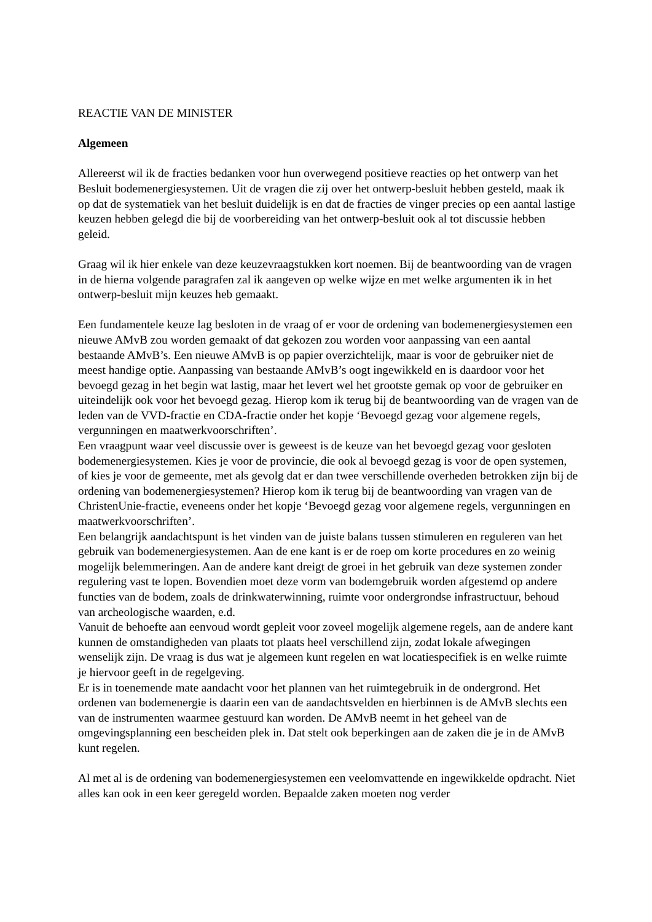REACTIE VAN DE MINISTER
Algemeen
Allereerst wil ik de fracties bedanken voor hun overwegend positieve reacties op het ontwerp van het Besluit bodemenergiesystemen. Uit de vragen die zij over het ontwerp-besluit hebben gesteld, maak ik op dat de systematiek van het besluit duidelijk is en dat de fracties de vinger precies op een aantal lastige keuzen hebben gelegd die bij de voorbereiding van het ontwerp-besluit ook al tot discussie hebben geleid.
Graag wil ik hier enkele van deze keuzevraagstukken kort noemen. Bij de beantwoording van de vragen in de hierna volgende paragrafen zal ik aangeven op welke wijze en met welke argumenten ik in het ontwerp-besluit mijn keuzes heb gemaakt.
Een fundamentele keuze lag besloten in de vraag of er voor de ordening van bodemenergiesystemen een nieuwe AMvB zou worden gemaakt of dat gekozen zou worden voor aanpassing van een aantal bestaande AMvB’s. Een nieuwe AMvB is op papier overzichtelijk, maar is voor de gebruiker niet de meest handige optie. Aanpassing van bestaande AMvB’s oogt ingewikkeld en is daardoor voor het bevoegd gezag in het begin wat lastig, maar het levert wel het grootste gemak op voor de gebruiker en uiteindelijk ook voor het bevoegd gezag. Hierop kom ik terug bij de beantwoording van de vragen van de leden van de VVD-fractie en CDA-fractie onder het kopje ‘Bevoegd gezag voor algemene regels, vergunningen en maatwerkvoorschriften’.
Een vraagpunt waar veel discussie over is geweest is de keuze van het bevoegd gezag voor gesloten bodemenergiesystemen. Kies je voor de provincie, die ook al bevoegd gezag is voor de open systemen, of kies je voor de gemeente, met als gevolg dat er dan twee verschillende overheden betrokken zijn bij de ordening van bodemenergiesystemen? Hierop kom ik terug bij de beantwoording van vragen van de ChristenUnie-fractie, eveneens onder het kopje ‘Bevoegd gezag voor algemene regels, vergunningen en maatwerkvoorschriften’.
Een belangrijk aandachtspunt is het vinden van de juiste balans tussen stimuleren en reguleren van het gebruik van bodemenergiesystemen. Aan de ene kant is er de roep om korte procedures en zo weinig mogelijk belemmeringen. Aan de andere kant dreigt de groei in het gebruik van deze systemen zonder regulering vast te lopen. Bovendien moet deze vorm van bodemgebruik worden afgestemd op andere functies van de bodem, zoals de drinkwaterwinning, ruimte voor ondergrondse infrastructuur, behoud van archeologische waarden, e.d.
Vanuit de behoefte aan eenvoud wordt gepleit voor zoveel mogelijk algemene regels, aan de andere kant kunnen de omstandigheden van plaats tot plaats heel verschillend zijn, zodat lokale afwegingen wenselijk zijn. De vraag is dus wat je algemeen kunt regelen en wat locatiespecifiek is en welke ruimte je hiervoor geeft in de regelgeving.
Er is in toenemende mate aandacht voor het plannen van het ruimtegebruik in de ondergrond. Het ordenen van bodemenergie is daarin een van de aandachtsvelden en hierbinnen is de AMvB slechts een van de instrumenten waarmee gestuurd kan worden. De AMvB neemt in het geheel van de omgevingsplanning een bescheiden plek in. Dat stelt ook beperkingen aan de zaken die je in de AMvB kunt regelen.
Al met al is de ordening van bodemenergiesystemen een veelomvattende en ingewikkelde opdracht. Niet alles kan ook in een keer geregeld worden. Bepaalde zaken moeten nog verder